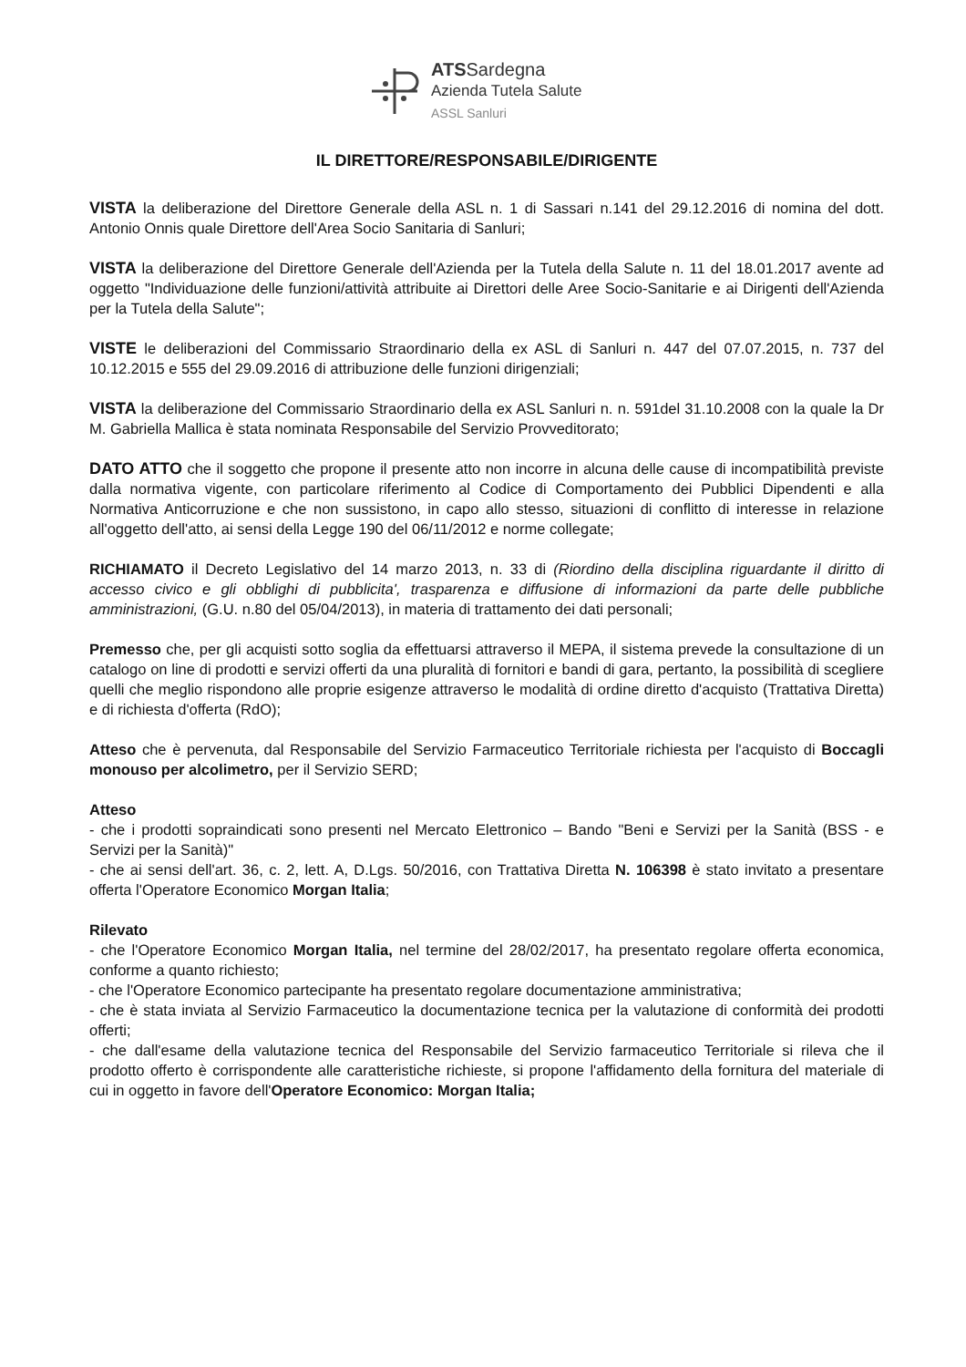ATSSardegna
Azienda Tutela Salute
ASSL Sanluri
IL DIRETTORE/RESPONSABILE/DIRIGENTE
VISTA la deliberazione del Direttore Generale della ASL n. 1 di Sassari n.141 del 29.12.2016 di nomina del dott. Antonio Onnis quale Direttore dell'Area Socio Sanitaria di Sanluri;
VISTA la deliberazione del Direttore Generale dell'Azienda per la Tutela della Salute n. 11 del 18.01.2017 avente ad oggetto "Individuazione delle funzioni/attività attribuite ai Direttori delle Aree Socio-Sanitarie e ai Dirigenti dell'Azienda per la Tutela della Salute";
VISTE le deliberazioni del Commissario Straordinario della ex ASL di Sanluri n. 447 del 07.07.2015, n. 737 del 10.12.2015 e 555 del 29.09.2016 di attribuzione delle funzioni dirigenziali;
VISTA la deliberazione del Commissario Straordinario della ex ASL Sanluri n. n. 591del 31.10.2008 con la quale la Dr M. Gabriella Mallica è stata nominata Responsabile del Servizio Provveditorato;
DATO ATTO che il soggetto che propone il presente atto non incorre in alcuna delle cause di incompatibilità previste dalla normativa vigente, con particolare riferimento al Codice di Comportamento dei Pubblici Dipendenti e alla Normativa Anticorruzione e che non sussistono, in capo allo stesso, situazioni di conflitto di interesse in relazione all'oggetto dell'atto, ai sensi della Legge 190 del 06/11/2012 e norme collegate;
RICHIAMATO il Decreto Legislativo del 14 marzo 2013, n. 33 di (Riordino della disciplina riguardante il diritto di accesso civico e gli obblighi di pubblicita', trasparenza e diffusione di informazioni da parte delle pubbliche amministrazioni, (G.U. n.80 del 05/04/2013), in materia di trattamento dei dati personali;
Premesso che, per gli acquisti sotto soglia da effettuarsi attraverso il MEPA, il sistema prevede la consultazione di un catalogo on line di prodotti e servizi offerti da una pluralità di fornitori e bandi di gara, pertanto, la possibilità di scegliere quelli che meglio rispondono alle proprie esigenze attraverso le modalità di ordine diretto d'acquisto (Trattativa Diretta) e di richiesta d'offerta (RdO);
Atteso che è pervenuta, dal Responsabile del Servizio Farmaceutico Territoriale richiesta per l'acquisto di Boccagli monouso per alcolimetro, per il Servizio SERD;
Atteso
- che i prodotti sopraindicati sono presenti nel Mercato Elettronico – Bando "Beni e Servizi per la Sanità (BSS - e Servizi per la Sanità)"
- che ai sensi dell'art. 36, c. 2, lett. A, D.Lgs. 50/2016, con Trattativa Diretta N. 106398 è stato invitato a presentare offerta l'Operatore Economico Morgan Italia;
Rilevato
- che l'Operatore Economico Morgan Italia, nel termine del 28/02/2017, ha presentato regolare offerta economica, conforme a quanto richiesto;
- che l'Operatore Economico partecipante ha presentato regolare documentazione amministrativa;
- che è stata inviata al Servizio Farmaceutico la documentazione tecnica per la valutazione di conformità dei prodotti offerti;
- che dall'esame della valutazione tecnica del Responsabile del Servizio farmaceutico Territoriale si rileva che il prodotto offerto è corrispondente alle caratteristiche richieste, si propone l'affidamento della fornitura del materiale di cui in oggetto in favore dell'Operatore Economico: Morgan Italia;